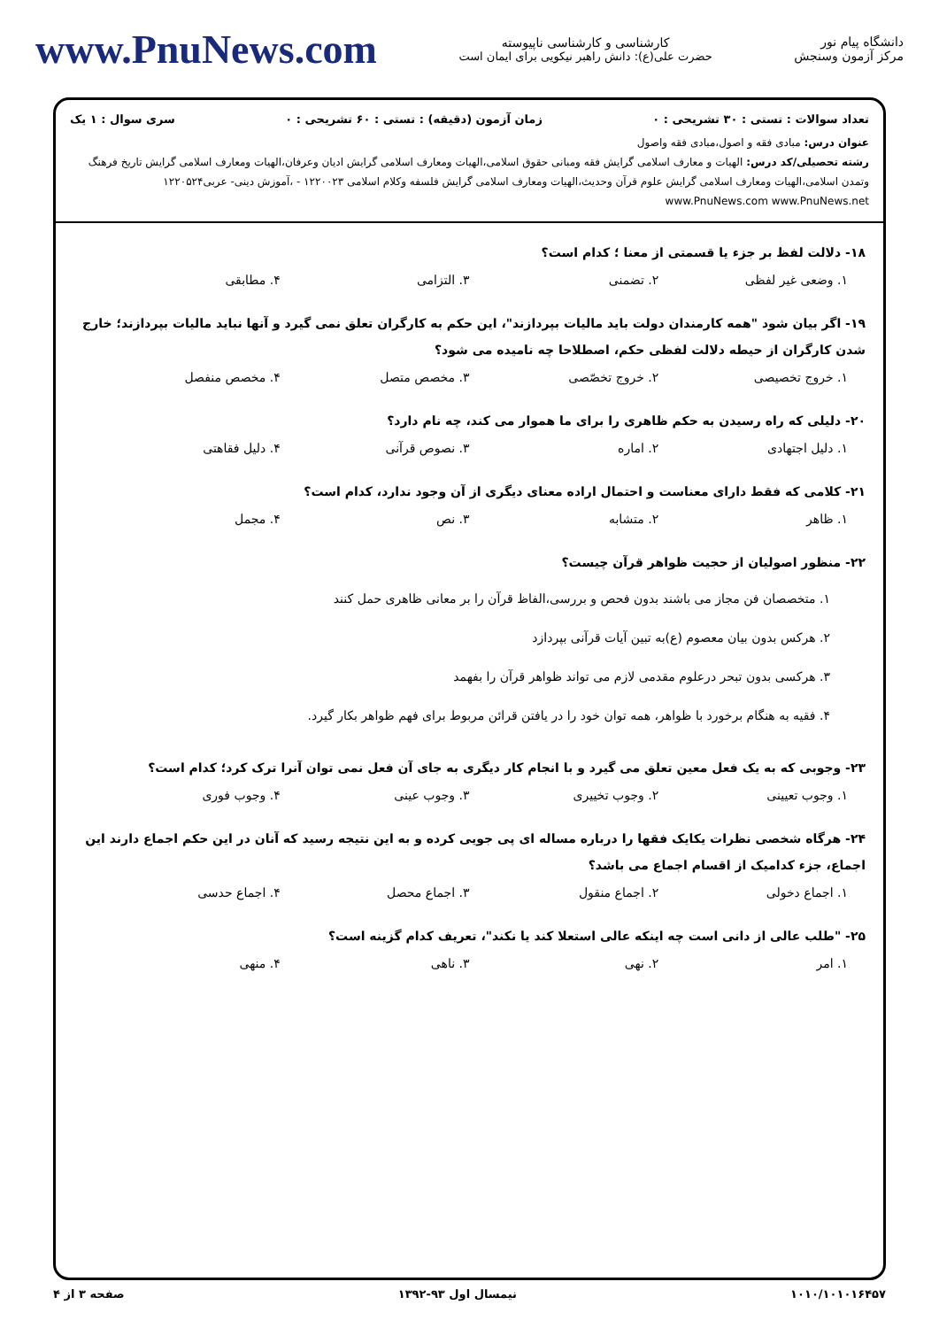دانشگاه پیام نور
مرکز آزمون وسنجش
کارشناسی و کارشناسی ناپیوسته
حضرت علی(ع): دانش راهبر نیکویی برای ایمان است
www.PnuNews.com
تعداد سوالات : تستی : ۳۰ تشریحی : ۰ زمان آزمون (دقیقه) : تستی : ۶۰ تشریحی : ۰ سری سوال : ۱ یک
عنوان درس: مبادی فقه و اصول،مبادی فقه واصول
رشته تحصیلی/کد درس: الهیات و معارف اسلامی گرایش فقه ومبانی حقوق اسلامی،الهیات ومعارف اسلامی گرایش ادیان وعرفان،الهیات ومعارف اسلامی گرایش تاریخ فرهنگ وتمدن اسلامی،الهیات ومعارف اسلامی گرایش علوم قرآن وحدیث،الهیات ومعارف اسلامی گرایش فلسفه وکلام اسلامی ۱۲۲۰۰۲۳ - ،آموزش دینی- عربی۱۲۲۰۵۲۴ www.PnuNews.com www.PnuNews.net
۱۸- دلالت لفظ بر جزء یا قسمتی از معنا ؛ کدام است؟
۱. وضعی غیر لفظی ۲. تضمنی ۳. التزامی ۴. مطابقی
۱۹- اگر بیان شود "همه کارمندان دولت باید مالیات بپردازند"، این حکم به کارگران تعلق نمی گیرد و آنها نباید مالیات بپردازند؛ خارج شدن کارگران از حیطه دلالت لفظی حکم، اصطلاحا چه نامیده می شود؟
۱. خروج تخصیصی ۲. خروج تخصّصی ۳. مخصص متصل ۴. مخصص منفصل
۲۰- دلیلی که راه رسیدن به حکم ظاهری را برای ما هموار می کند، چه نام دارد؟
۱. دلیل اجتهادی ۲. اماره ۳. نصوص قرآنی ۴. دلیل فقاهتی
۲۱- کلامی که فقط دارای معناست و احتمال اراده معنای دیگری از آن وجود ندارد، کدام است؟
۱. ظاهر ۲. متشابه ۳. نص ۴. مجمل
۲۲- منظور اصولیان از حجیت ظواهر قرآن چیست؟
۱. متخصصان فن مجاز می باشند بدون فحص و بررسی،الفاظ قرآن را بر معانی ظاهری حمل کنند
۲. هرکس بدون بیان معصوم (ع)به تبین آیات قرآنی بپردازد
۳. هرکسی بدون تبحر درعلوم مقدمی لازم می تواند ظواهر قرآن را بفهمد
۴. فقیه به هنگام برخورد با ظواهر، همه توان خود را در یافتن قرائن مربوط برای فهم ظواهر بکار گیرد.
۲۳- وجوبی که به یک فعل معین تعلق می گیرد و با انجام کار دیگری به جای آن فعل نمی توان آنرا ترک کرد؛ کدام است؟
۱. وجوب تعیینی ۲. وجوب تخییری ۳. وجوب عینی ۴. وجوب فوری
۲۴- هرگاه شخصی نظرات یکایک فقها را درباره مساله ای پی جویی کرده و به این نتیجه رسید که آنان در این حکم اجماع دارند این اجماع، جزء کدامیک از اقسام اجماع می باشد؟
۱. اجماع دخولی ۲. اجماع منقول ۳. اجماع محصل ۴. اجماع حدسی
۲۵- "طلب عالی از دانی است چه اینکه عالی استعلا کند یا نکند"، تعریف کدام گزینه است؟
۱. امر ۲. نهی ۳. ناهی ۴. منهی
۱۰۱۰/۱۰۱۰۱۶۴۵۷ نیمسال اول ۹۳-۱۳۹۲ صفحه ۳ از ۴